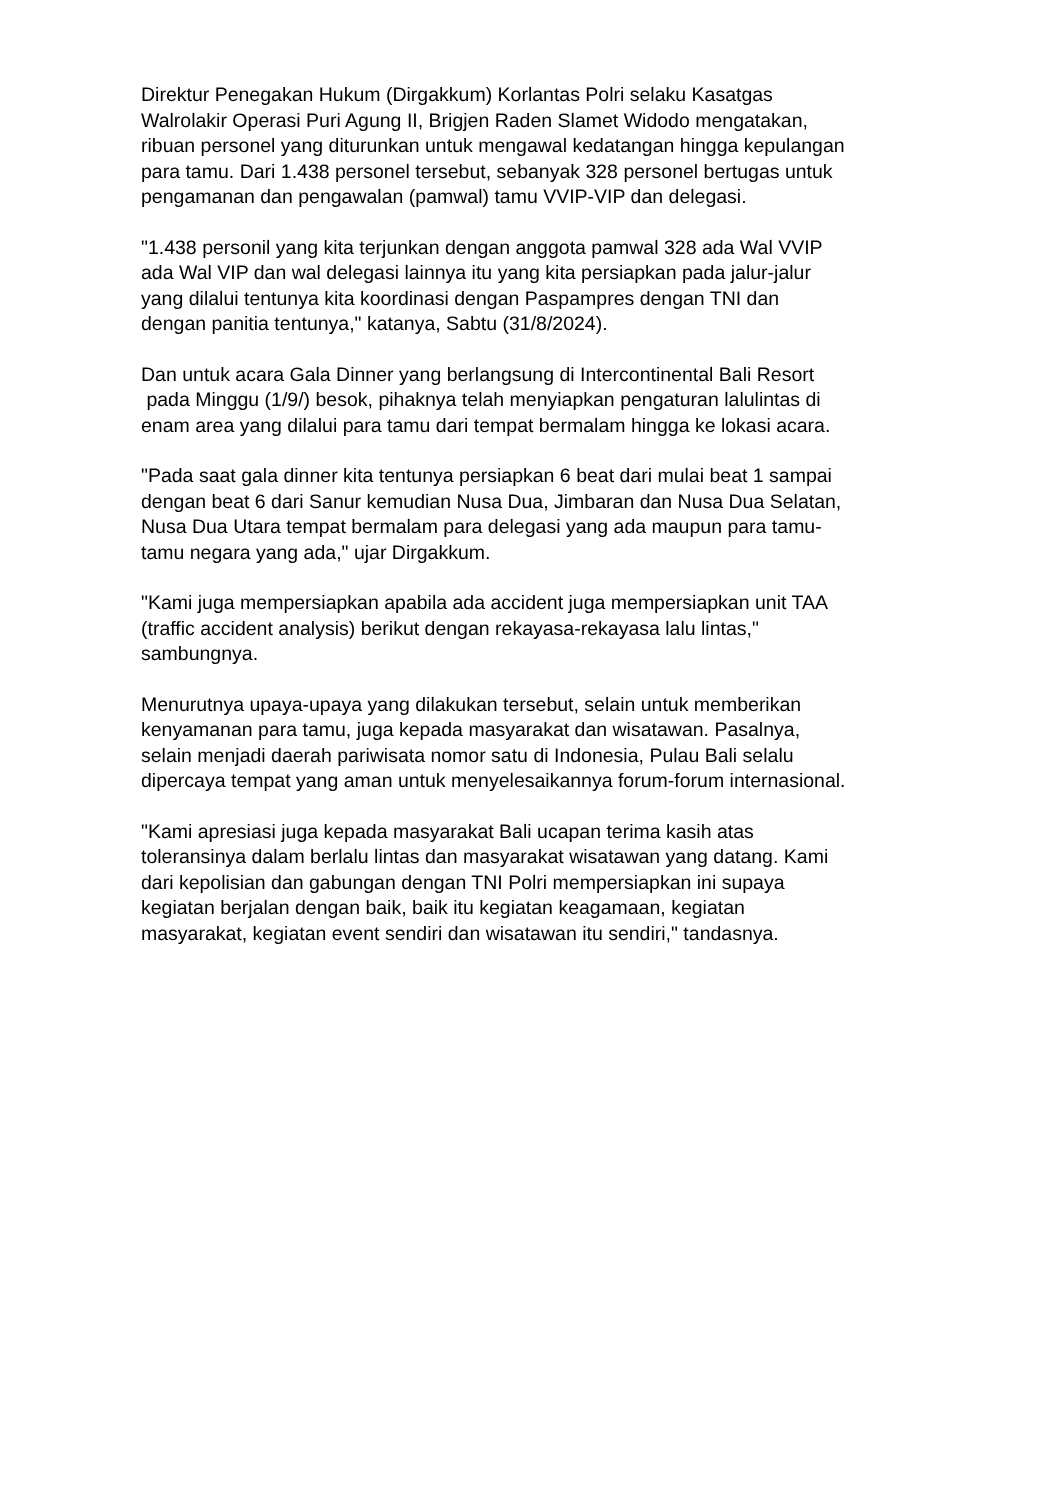Direktur Penegakan Hukum (Dirgakkum) Korlantas Polri selaku Kasatgas
Walrolakir Operasi Puri Agung II, Brigjen Raden Slamet Widodo mengatakan,
ribuan personel yang diturunkan untuk mengawal kedatangan hingga kepulangan
para tamu. Dari 1.438 personel tersebut, sebanyak 328 personel bertugas untuk
pengamanan dan pengawalan (pamwal) tamu VVIP-VIP dan delegasi.
"1.438 personil yang kita terjunkan dengan anggota pamwal 328 ada Wal VVIP
ada Wal VIP dan wal delegasi lainnya itu yang kita persiapkan pada jalur-jalur
yang dilalui tentunya kita koordinasi dengan Paspampres dengan TNI dan
dengan panitia tentunya," katanya, Sabtu (31/8/2024).
Dan untuk acara Gala Dinner yang berlangsung di Intercontinental Bali Resort
pada Minggu (1/9/) besok, pihaknya telah menyiapkan pengaturan lalulintas di
enam area yang dilalui para tamu dari tempat bermalam hingga ke lokasi acara.
"Pada saat gala dinner kita tentunya persiapkan 6 beat dari mulai beat 1 sampai
dengan beat 6 dari Sanur kemudian Nusa Dua, Jimbaran dan Nusa Dua Selatan,
Nusa Dua Utara tempat bermalam para delegasi yang ada maupun para tamu-
tamu negara yang ada," ujar Dirgakkum.
"Kami juga mempersiapkan apabila ada accident juga mempersiapkan unit TAA
(traffic accident analysis) berikut dengan rekayasa-rekayasa lalu lintas,"
sambungnya.
Menurutnya upaya-upaya yang dilakukan tersebut, selain untuk memberikan
kenyamanan para tamu, juga kepada masyarakat dan wisatawan. Pasalnya,
selain menjadi daerah pariwisata nomor satu di Indonesia, Pulau Bali selalu
dipercaya tempat yang aman untuk menyelesaikannya forum-forum internasional.
"Kami apresiasi juga kepada masyarakat Bali ucapan terima kasih atas
toleransinya dalam berlalu lintas dan masyarakat wisatawan yang datang. Kami
dari kepolisian dan gabungan dengan TNI Polri mempersiapkan ini supaya
kegiatan berjalan dengan baik, baik itu kegiatan keagamaan, kegiatan
masyarakat, kegiatan event sendiri dan wisatawan itu sendiri," tandasnya.